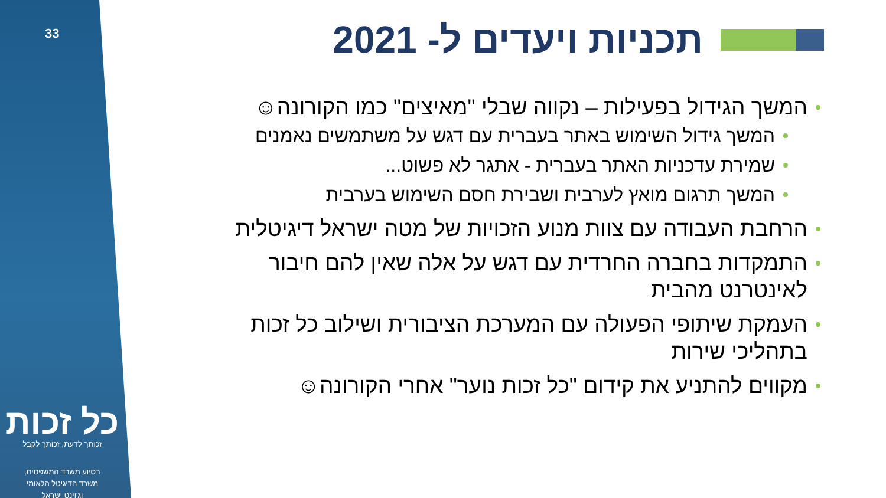33
כל זכות
זכותך לדעת, זכותך לקבל
בסיוע משרד המשפטים,
משרד הדיגיטל הלאומי
וג'וינט ישראל
תכניות ויעדים ל- 2021
המשך הגידול בפעילות – נקווה שבלי "מאיצים" כמו הקורונה☺
המשך גידול השימוש באתר בעברית עם דגש על משתמשים נאמנים
שמירת עדכניות האתר בעברית - אתגר לא פשוט...
המשך תרגום מואץ לערבית ושבירת חסם השימוש בערבית
הרחבת העבודה עם צוות מנוע הזכויות של מטה ישראל דיגיטלית
התמקדות בחברה החרדית עם דגש על אלה שאין להם חיבור לאינטרנט מהבית
העמקת שיתופי הפעולה עם המערכת הציבורית ושילוב כל זכות בתהליכי שירות
מקווים להתניע את קידום "כל זכות נוער" אחרי הקורונה☺